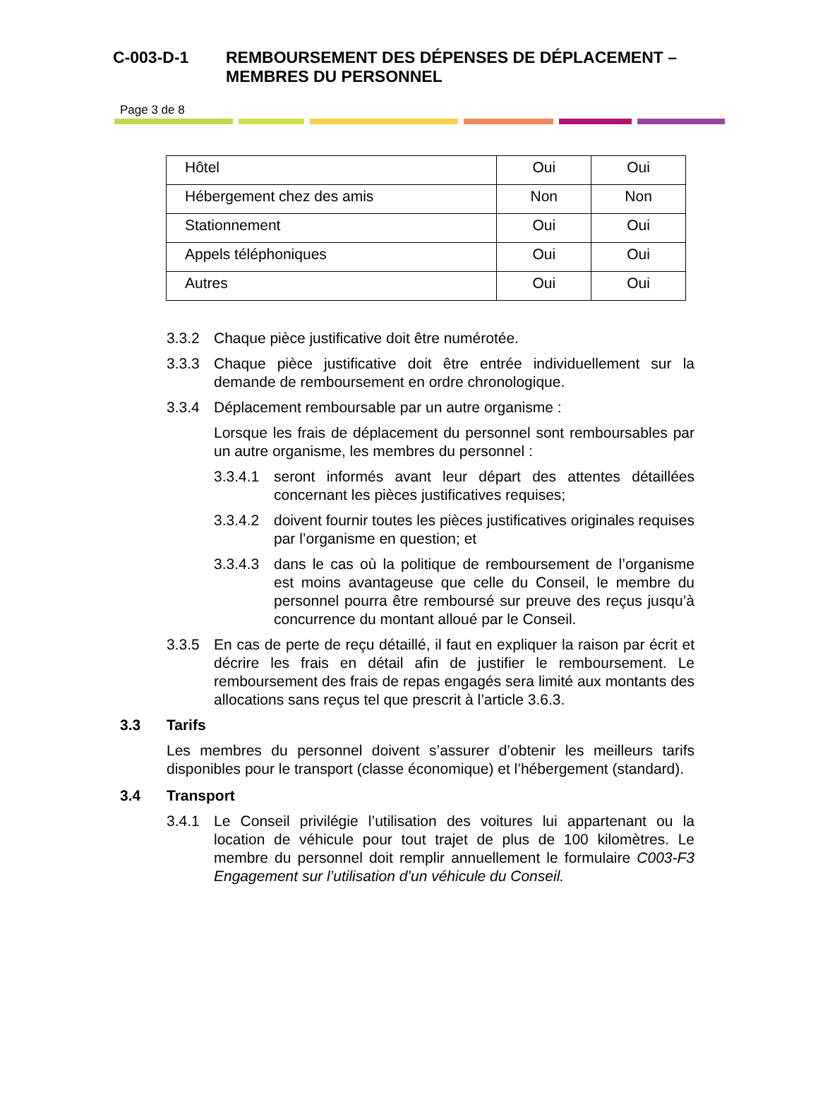C-003-D-1 REMBOURSEMENT DES DÉPENSES DE DÉPLACEMENT – MEMBRES DU PERSONNEL
Page 3 de 8
| Hôtel | Oui | Oui |
| Hébergement chez des amis | Non | Non |
| Stationnement | Oui | Oui |
| Appels téléphoniques | Oui | Oui |
| Autres | Oui | Oui |
3.3.2 Chaque pièce justificative doit être numérotée.
3.3.3 Chaque pièce justificative doit être entrée individuellement sur la demande de remboursement en ordre chronologique.
3.3.4 Déplacement remboursable par un autre organisme :
Lorsque les frais de déplacement du personnel sont remboursables par un autre organisme, les membres du personnel :
3.3.4.1 seront informés avant leur départ des attentes détaillées concernant les pièces justificatives requises;
3.3.4.2 doivent fournir toutes les pièces justificatives originales requises par l’organisme en question; et
3.3.4.3 dans le cas où la politique de remboursement de l’organisme est moins avantageuse que celle du Conseil, le membre du personnel pourra être remboursé sur preuve des reçus jusqu’à concurrence du montant alloué par le Conseil.
3.3.5 En cas de perte de reçu détaillé, il faut en expliquer la raison par écrit et décrire les frais en détail afin de justifier le remboursement. Le remboursement des frais de repas engagés sera limité aux montants des allocations sans reçus tel que prescrit à l’article 3.6.3.
3.3 Tarifs
Les membres du personnel doivent s’assurer d’obtenir les meilleurs tarifs disponibles pour le transport (classe économique) et l’hébergement (standard).
3.4 Transport
3.4.1 Le Conseil privilégie l’utilisation des voitures lui appartenant ou la location de véhicule pour tout trajet de plus de 100 kilomètres. Le membre du personnel doit remplir annuellement le formulaire C003-F3 Engagement sur l’utilisation d’un véhicule du Conseil.